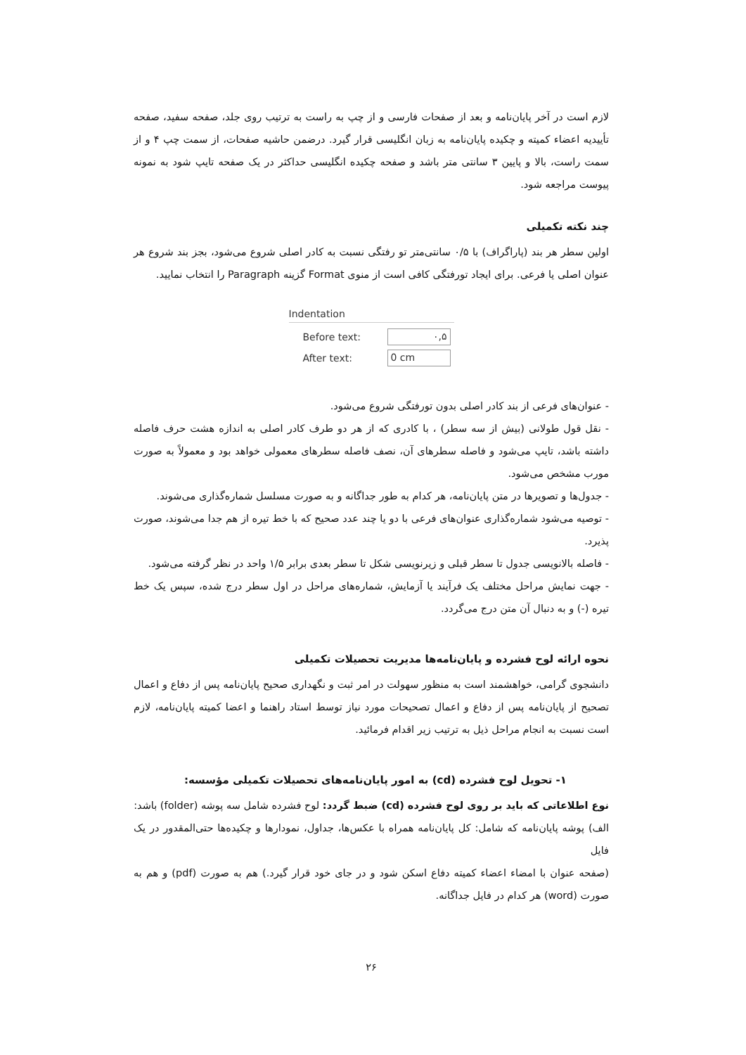لازم است در آخر پایان‌نامه و بعد از صفحات فارسی و از چپ به راست به ترتیب روی جلد، صفحه سفید، صفحه تأییدیه اعضاء کمیته و چکیده پایان‌نامه به زبان انگلیسی قرار گیرد. درضمن حاشیه صفحات، از سمت چپ ۴ و از سمت راست، بالا و پایین ۳ سانتی متر باشد و صفحه چکیده انگلیسی حداکثر در یک صفحه تایپ شود به نمونه پیوست مراجعه شود.
چند نکته تکمیلی
اولین سطر هر بند (پاراگراف) با ۰/۵ سانتی‌متر تو رفتگی نسبت به کادر اصلی شروع می‌شود، بجز بند شروع هر عنوان اصلی یا فرعی. برای ایجاد تورفتگی کافی است از منوی Format گزینه Paragraph را انتخاب نمایید.
Indentation
Before text:
۰,۵
After text:
0 cm
- عنوان‌های فرعی از بند کادر اصلی بدون تورفتگی شروع می‌شود.
- نقل قول طولانی (بیش از سه سطر) ، با کادری که از هر دو طرف کادر اصلی به اندازه هشت حرف فاصله داشته باشد، تایپ می‌شود و فاصله سطرهای آن، نصف فاصله سطرهای معمولی خواهد بود و معمولاً به صورت مورب مشخص می‌شود.
- جدول‌ها و تصویرها در متن پایان‌نامه، هر کدام به طور جداگانه و به صورت مسلسل شماره‌گذاری می‌شوند.
- توصیه می‌شود شماره‌گذاری عنوان‌های فرعی با دو یا چند عدد صحیح که با خط تیره از هم جدا می‌شوند، صورت پذیرد.
- فاصله بالانویسی جدول تا سطر قبلی و زیرنویسی شکل تا سطر بعدی برابر ۱/۵ واحد در نظر گرفته می‌شود.
- جهت نمایش مراحل مختلف یک فرآیند یا آزمایش، شماره‌های مراحل در اول سطر درج شده، سپس یک خط تیره (-) و به دنبال آن متن درج می‌گردد.
نحوه ارائه لوح فشرده و پایان‌نامه‌ها مدیریت تحصیلات تکمیلی
دانشجوی گرامی، خواهشمند است به منظور سهولت در امر ثبت و نگهداری صحیح پایان‌نامه پس از دفاع و اعمال تصحیح از پایان‌نامه پس از دفاع و اعمال تصحیحات مورد نیاز توسط استاد راهنما و اعضا کمیته پایان‌نامه، لازم است نسبت به انجام مراحل ذیل به ترتیب زیر اقدام فرمائید.
۱- تحویل لوح فشرده (cd) به امور پایان‌نامه‌های تحصیلات تکمیلی مؤسسه:
نوع اطلاعاتی که باید بر روی لوح فشرده (cd) ضبط گردد: لوح فشرده شامل سه پوشه (folder) باشد:
الف) پوشه پایان‌نامه که شامل: کل پایان‌نامه همراه با عکس‌ها، جداول، نمودارها و چکیده‌ها حتی‌المقدور در یک فایل
(صفحه عنوان با امضاء اعضاء کمیته دفاع اسکن شود و در جای خود قرار گیرد.) هم به صورت (pdf) و هم به صورت (word) هر کدام در فایل جداگانه.
۲۶